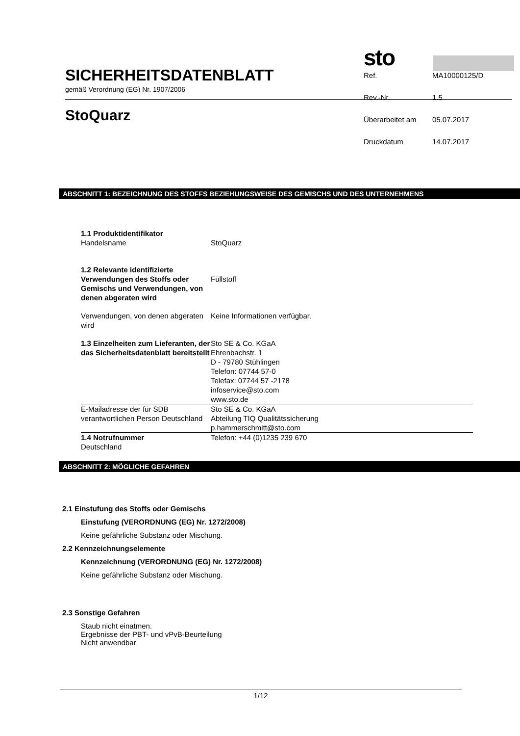SICHERHEITSDATENBLATT
gemäß Verordnung (EG) Nr. 1907/2006
StoQuarz
sto
| Ref. | MA10000125/D |
| Rev.-Nr. | 1.5 |
| Überarbeitet am | 05.07.2017 |
| Druckdatum | 14.07.2017 |
ABSCHNITT 1: BEZEICHNUNG DES STOFFS BEZIEHUNGSWEISE DES GEMISCHS UND DES UNTERNEHMENS
| 1.1 Produktidentifikator Handelsname | StoQuarz |
| 1.2 Relevante identifizierte Verwendungen des Stoffs oder Gemischs und Verwendungen, von denen abgeraten wird | Füllstoff |
| Verwendungen, von denen abgeraten wird | Keine Informationen verfügbar. |
| 1.3 Einzelheiten zum Lieferanten, der das Sicherheitsdatenblatt bereitstellt | Sto SE & Co. KGaA Ehrenbachstr. 1 D - 79780 Stühlingen Telefon: 07744 57-0 Telefax: 07744 57 -2178 infoservice@sto.com www.sto.de |
| E-Mailadresse der für SDB verantwortlichen Person Deutschland | Sto SE & Co. KGaA Abteilung TIQ Qualitätssicherung p.hammerschmitt@sto.com |
| 1.4 Notrufnummer Deutschland | Telefon: +44 (0)1235 239 670 |
ABSCHNITT 2: MÖGLICHE GEFAHREN
2.1 Einstufung des Stoffs oder Gemischs
Einstufung (VERORDNUNG (EG) Nr. 1272/2008)
Keine gefährliche Substanz oder Mischung.
2.2 Kennzeichnungselemente
Kennzeichnung (VERORDNUNG (EG) Nr. 1272/2008)
Keine gefährliche Substanz oder Mischung.
2.3 Sonstige Gefahren
Staub nicht einatmen.
Ergebnisse der PBT- und vPvB-Beurteilung
Nicht anwendbar
1/12